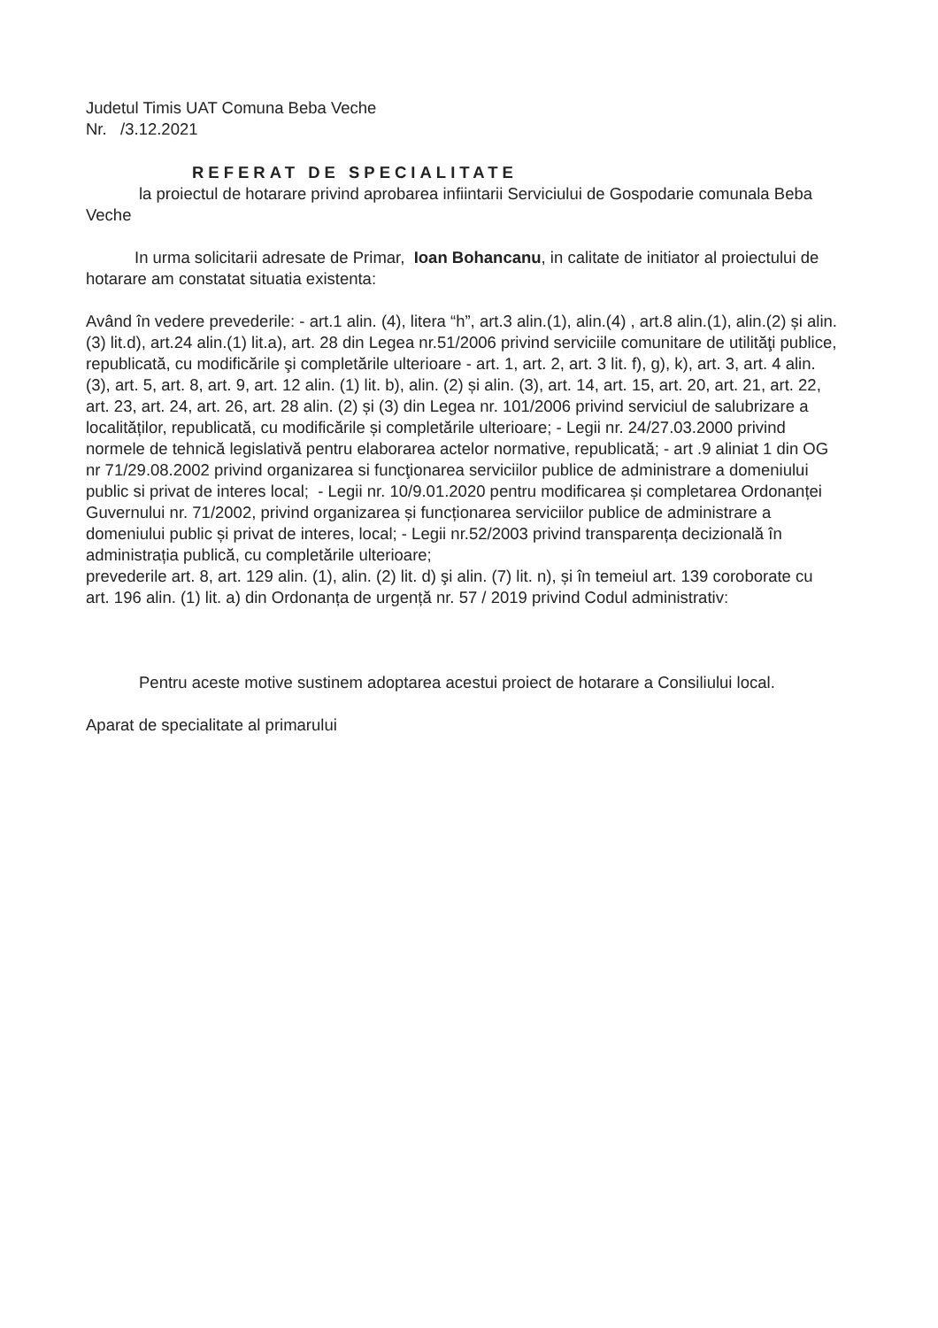Judetul Timis UAT Comuna Beba Veche
Nr. /3.12.2021
REFERAT DE SPECIALITATE
la proiectul de hotarare privind aprobarea infiintarii Serviciului de Gospodarie comunala Beba Veche
In urma solicitarii adresate de Primar, Ioan Bohancanu, in calitate de initiator al proiectului de hotarare am constatat situatia existenta:
Având în vedere prevederile: - art.1 alin. (4), litera “h”, art.3 alin.(1), alin.(4) , art.8 alin.(1), alin.(2) și alin.(3) lit.d), art.24 alin.(1) lit.a), art. 28 din Legea nr.51/2006 privind serviciile comunitare de utilităţi publice, republicată, cu modificările şi completările ulterioare - art. 1, art. 2, art. 3 lit. f), g), k), art. 3, art. 4 alin. (3), art. 5, art. 8, art. 9, art. 12 alin. (1) lit. b), alin. (2) și alin. (3), art. 14, art. 15, art. 20, art. 21, art. 22, art. 23, art. 24, art. 26, art. 28 alin. (2) și (3) din Legea nr. 101/2006 privind serviciul de salubrizare a localităților, republicată, cu modificările și completările ulterioare; - Legii nr. 24/27.03.2000 privind normele de tehnică legislativă pentru elaborarea actelor normative, republicată; - art .9 aliniat 1 din OG nr 71/29.08.2002 privind organizarea si funcţionarea serviciilor publice de administrare a domeniului public si privat de interes local; - Legii nr. 10/9.01.2020 pentru modificarea și completarea Ordonanței Guvernului nr. 71/2002, privind organizarea și funcționarea serviciilor publice de administrare a domeniului public și privat de interes, local; - Legii nr.52/2003 privind transparența decizională în administrația publică, cu completările ulterioare;
prevederile art. 8, art. 129 alin. (1), alin. (2) lit. d) şi alin. (7) lit. n), și în temeiul art. 139 coroborate cu art. 196 alin. (1) lit. a) din Ordonanța de urgență nr. 57 / 2019 privind Codul administrativ:
Pentru aceste motive sustinem adoptarea acestui proiect de hotarare a Consiliului local.
Aparat de specialitate al primarului